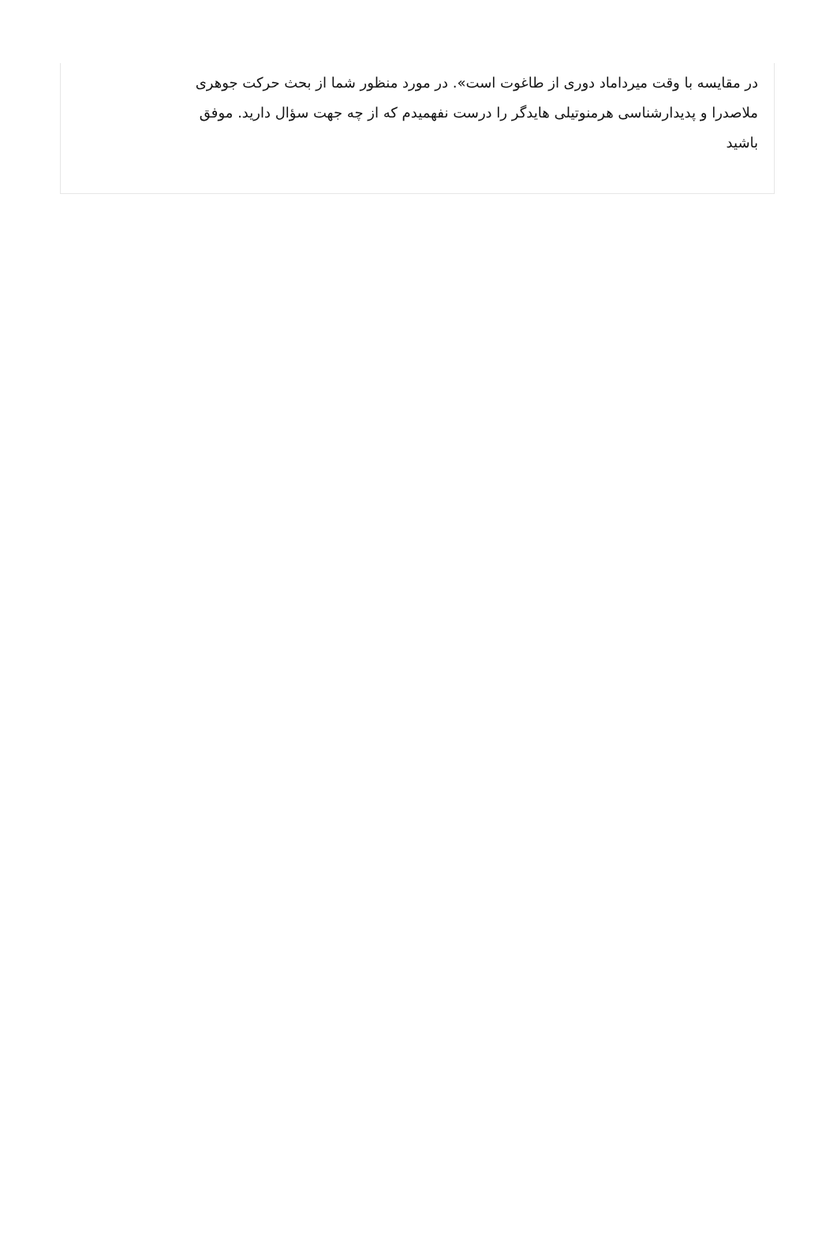در مقایسه با وقت میرداماد دوری از طاغوت است». در مورد منظور شما از بحث حرکت جوهری ملاصدرا و پدیدارشناسی هرمنوتیلی هایدگر را درست نفهمیدم که از چه جهت سؤال دارید. موفق باشید